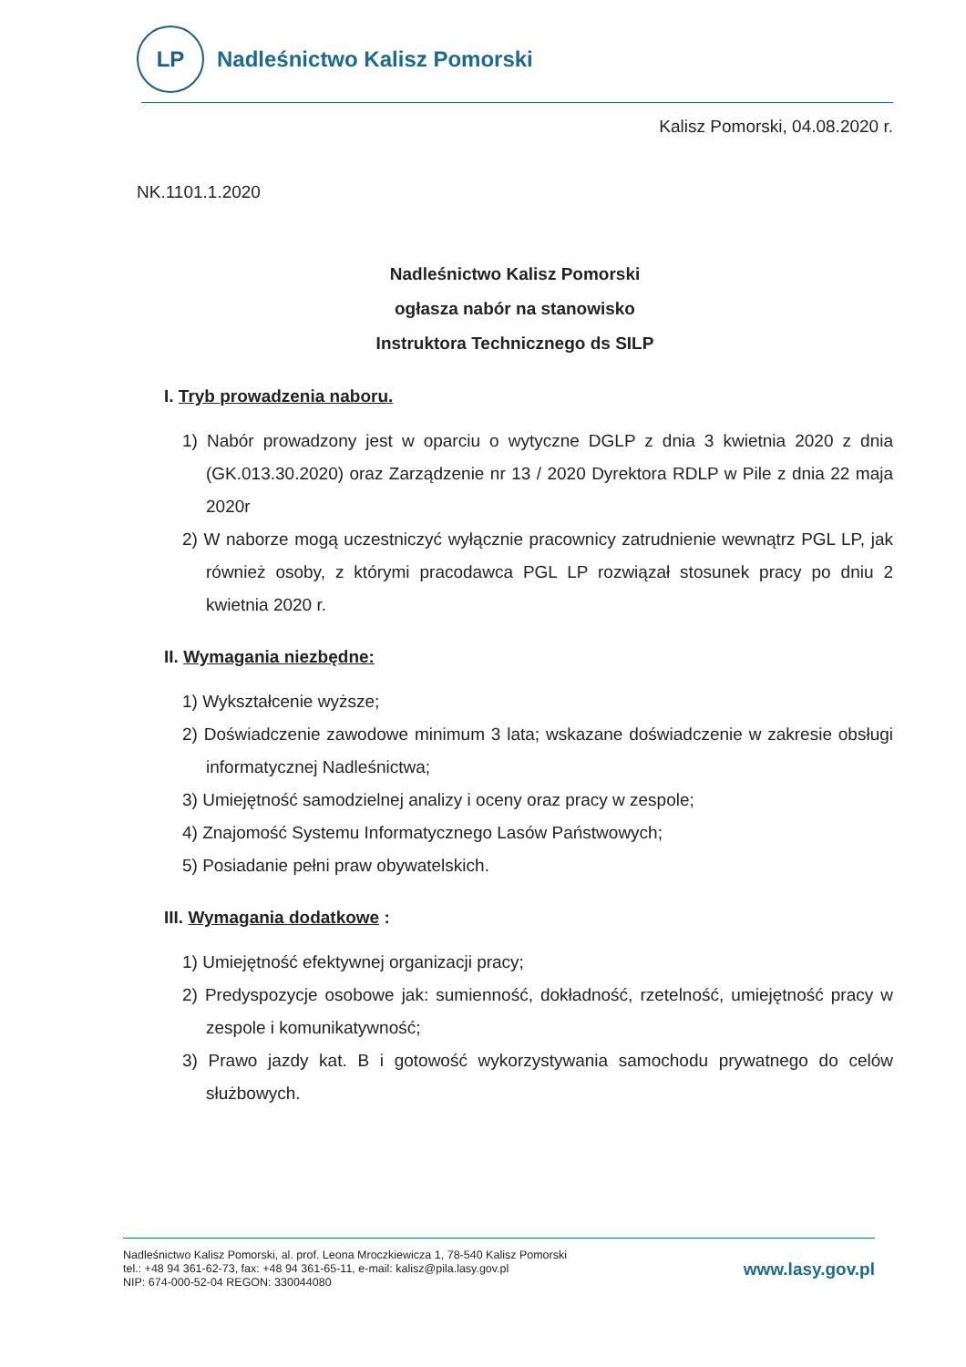LP
Nadleśnictwo Kalisz Pomorski
Kalisz Pomorski, 04.08.2020 r.
NK.1101.1.2020
Nadleśnictwo Kalisz Pomorski
ogłasza nabór na stanowisko
Instruktora Technicznego ds SILP
I. Tryb prowadzenia naboru.
1) Nabór prowadzony jest w oparciu o wytyczne DGLP z dnia 3 kwietnia 2020 z dnia (GK.013.30.2020) oraz Zarządzenie nr 13 / 2020 Dyrektora RDLP w Pile z dnia 22 maja 2020r
2) W naborze mogą uczestniczyć wyłącznie pracownicy zatrudnienie wewnątrz PGL LP, jak również osoby, z którymi pracodawca PGL LP rozwiązał stosunek pracy po dniu 2 kwietnia 2020 r.
II. Wymagania niezbędne:
1) Wykształcenie wyższe;
2) Doświadczenie zawodowe minimum 3 lata; wskazane doświadczenie w zakresie obsługi informatycznej Nadleśnictwa;
3) Umiejętność samodzielnej analizy i oceny oraz pracy w zespole;
4) Znajomość Systemu Informatycznego Lasów Państwowych;
5) Posiadanie pełni praw obywatelskich.
III. Wymagania dodatkowe :
1) Umiejętność efektywnej organizacji pracy;
2) Predyspozycje osobowe jak: sumienność, dokładność, rzetelność, umiejętność pracy w zespole i komunikatywność;
3) Prawo jazdy kat. B i gotowość wykorzystywania samochodu prywatnego do celów służbowych.
Nadleśnictwo Kalisz Pomorski, al. prof. Leona Mroczkiewicza 1, 78-540 Kalisz Pomorski
tel.: +48 94 361-62-73, fax: +48 94 361-65-11, e-mail: kalisz@pila.lasy.gov.pl
NIP: 674-000-52-04 REGON: 330044080
www.lasy.gov.pl